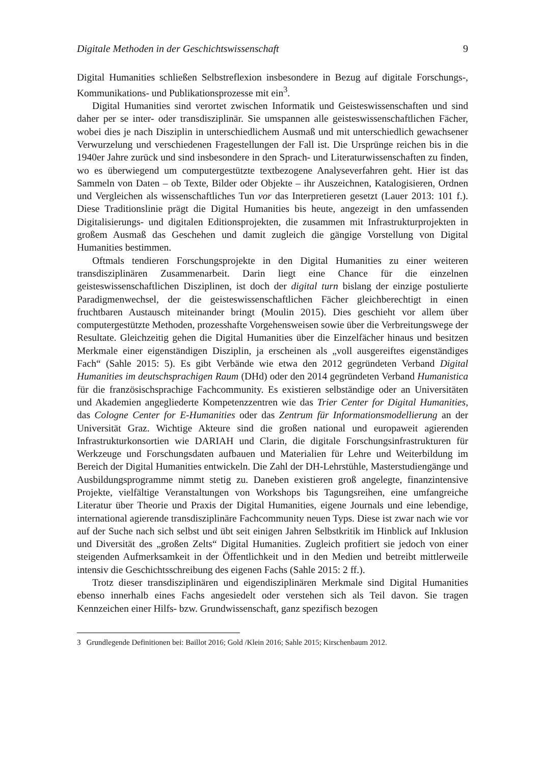Digitale Methoden in der Geschichtswissenschaft 9
Digital Humanities schließen Selbstreflexion insbesondere in Bezug auf digitale Forschungs-, Kommunikations- und Publikationsprozesse mit ein<sup>3</sup>.
Digital Humanities sind verortet zwischen Informatik und Geisteswissenschaften und sind daher per se inter- oder transdisziplinär. Sie umspannen alle geisteswissenschaftlichen Fächer, wobei dies je nach Disziplin in unterschiedlichem Ausmaß und mit unterschiedlich gewachsener Verwurzelung und verschiedenen Fragestellungen der Fall ist. Die Ursprünge reichen bis in die 1940er Jahre zurück und sind insbesondere in den Sprach- und Literaturwissenschaften zu finden, wo es überwiegend um computergestützte textbezogene Analyseverfahren geht. Hier ist das Sammeln von Daten – ob Texte, Bilder oder Objekte – ihr Auszeichnen, Katalogisieren, Ordnen und Vergleichen als wissenschaftliches Tun vor das Interpretieren gesetzt (Lauer 2013: 101 f.). Diese Traditionslinie prägt die Digital Humanities bis heute, angezeigt in den umfassenden Digitalisierungs- und digitalen Editionsprojekten, die zusammen mit Infrastrukturprojekten in großem Ausmaß das Geschehen und damit zugleich die gängige Vorstellung von Digital Humanities bestimmen.
Oftmals tendieren Forschungsprojekte in den Digital Humanities zu einer weiteren transdisziplinären Zusammenarbeit. Darin liegt eine Chance für die einzelnen geisteswissenschaftlichen Disziplinen, ist doch der digital turn bislang der einzige postulierte Paradigmenwechsel, der die geisteswissenschaftlichen Fächer gleichberechtigt in einen fruchtbaren Austausch miteinander bringt (Moulin 2015). Dies geschieht vor allem über computergestützte Methoden, prozesshafte Vorgehensweisen sowie über die Verbreitungswege der Resultate. Gleichzeitig gehen die Digital Humanities über die Einzelfächer hinaus und besitzen Merkmale einer eigenständigen Disziplin, ja erscheinen als „voll ausgereiftes eigenständiges Fach“ (Sahle 2015: 5). Es gibt Verbände wie etwa den 2012 gegründeten Verband Digital Humanities im deutschsprachigen Raum (DHd) oder den 2014 gegründeten Verband Humanistica für die französischsprachige Fachcommunity. Es existieren selbständige oder an Universitäten und Akademien angegliederte Kompetenzzentren wie das Trier Center for Digital Humanities, das Cologne Center for E-Humanities oder das Zentrum für Informationsmodellierung an der Universität Graz. Wichtige Akteure sind die großen national und europaweit agierenden Infrastrukturkonsortien wie DARIAH und Clarin, die digitale Forschungsinfrastrukturen für Werkzeuge und Forschungsdaten aufbauen und Materialien für Lehre und Weiterbildung im Bereich der Digital Humanities entwickeln. Die Zahl der DH-Lehrstühle, Masterstudiengänge und Ausbildungsprogramme nimmt stetig zu. Daneben existieren groß angelegte, finanzintensive Projekte, vielfältige Veranstaltungen von Workshops bis Tagungsreihen, eine umfangreiche Literatur über Theorie und Praxis der Digital Humanities, eigene Journals und eine lebendige, international agierende transdisziplinäre Fachcommunity neuen Typs. Diese ist zwar nach wie vor auf der Suche nach sich selbst und übt seit einigen Jahren Selbstkritik im Hinblick auf Inklusion und Diversität des „großen Zelts“ Digital Humanities. Zugleich profitiert sie jedoch von einer steigenden Aufmerksamkeit in der Öffentlichkeit und in den Medien und betreibt mittlerweile intensiv die Geschichtsschreibung des eigenen Fachs (Sahle 2015: 2 ff.).
Trotz dieser transdisziplinären und eigendisziplinären Merkmale sind Digital Humanities ebenso innerhalb eines Fachs angesiedelt oder verstehen sich als Teil davon. Sie tragen Kennzeichen einer Hilfs- bzw. Grundwissenschaft, ganz spezifisch bezogen
3 Grundlegende Definitionen bei: Baillot 2016; Gold /Klein 2016; Sahle 2015; Kirschenbaum 2012.